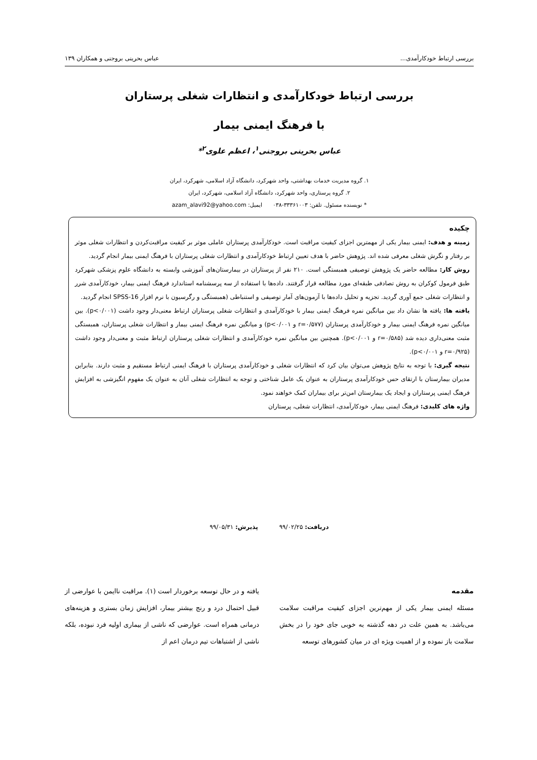بررسی ارتباط خودکارآمدی... عباس بحرینی بروجنی و همکاران ۱۳۹
بررسی ارتباط خودکارآمدی و انتظارات شغلی پرستاران
با فرهنگ ایمنی بیمار
عباس بحرینی بروجنی<sup>۱</sup>، اعظم علوی<sup>۲</sup>*
۱. گروه مدیریت خدمات بهداشتی، واحد شهرکرد، دانشگاه آزاد اسلامی، شهرکرد، ایران
۲. گروه پرستاری، واحد شهرکرد، دانشگاه آزاد اسلامی، شهرکرد، ایران
* نویسنده مسئول. تلفن: ۳۳۳۶۱۰۰۳-۰۳۸ ایمیل: azam_alavi92@yahoo.com
چکیده
زمینه و هدف: ایمنی بیمار یکی از مهمترین اجزای کیفیت مراقبت است. خودکارآمدی پرستاران عاملی موثر بر کیفیت مراقبت‌کردن و انتظارات شغلی موثر بر رفتار و نگرش شغلی معرفی شده اند. پژوهش حاضر با هدف تعیین ارتباط خودکارآمدی و انتظارات شغلی پرستاران با فرهنگ ایمنی بیمار انجام گردید.
روش کار: مطالعه حاضر یک پژوهش توصیفی همبستگی است. ۲۱۰ نفر از پرستاران در بیمارستان‌های آموزشی وابسته به دانشگاه علوم پزشکی شهرکرد طبق فرمول کوکران به روش تصادفی طبقه‌ای مورد مطالعه قرار گرفتند. داده‌ها با استفاده از سه پرسشنامه استاندارد فرهنگ ایمنی بیمار، خودکارآمدی شرر و انتظارات شغلی جمع آوری گردید. تجزیه و تحلیل داده‌ها با آزمون‌های آمار توصیفی و استنباطی (همبستگی و رگرسیون با نرم افزار SPSS-16 انجام گردید.
یافته ها: یافته ها نشان داد بین میانگین نمره فرهنگ ایمنی بیمار با خودکارآمدی و انتظارات شغلی پرستاران ارتباط معنی‌دار وجود داشت (p<۰/۰۰۱). بین میانگین نمره فرهنگ ایمنی بیمار و خودکارآمدی پرستاران (r=۰/۵۷۷ و p<۰/۰۰۱) و میانگین نمره فرهنگ ایمنی بیمار و انتظارات شغلی پرستاران، همبستگی مثبت معنی‌داری دیده شد (r=۰/۵۸۵ و p<۰/۰۰۱). همچنین بین میانگین نمره خودکارآمدی و انتظارات شغلی پرستاران ارتباط مثبت و معنی‌دار وجود داشت (r=۰/۹۲۵ و p<۰/۰۰۱).
نتیجه گیری: با توجه به نتایج پژوهش می‌توان بیان کرد که انتظارات شغلی و خودکارآمدی پرستاران با فرهنگ ایمنی ارتباط مستقیم و مثبت دارند. بنابراین مدیران بیمارستان با ارتقای حس خودکارآمدی پرستاران به عنوان یک عامل شناختی و توجه به انتظارات شغلی آنان به عنوان یک مفهوم انگیزشی به افزایش فرهنگ ایمنی پرستاران و ایجاد یک بیمارستان امن‌تر برای بیماران کمک خواهند نمود.
واژه های کلیدی: فرهنگ ایمنی بیمار، خودکارآمدی، انتظارات شغلی، پرستاران
دریافت: ۹۹/۰۲/۲۵ پذیرش: ۹۹/۰۵/۳۱
مقدمه
مسئله ایمنی بیمار یکی از مهم‌ترین اجزای کیفیت مراقبت سلامت می‌باشد. به همین علت در دهه گذشته به خوبی جای خود را در بخش سلامت باز نموده و از اهمیت ویژه ای در میان کشورهای توسعه
یافته و در حال توسعه برخوردار است (۱). مراقبت ناایمن با عوارضی از قبیل احتمال درد و رنج بیشتر بیمار، افزایش زمان بستری و هزینه‌های درمانی همراه است. عوارضی که ناشی از بیماری اولیه فرد نبوده، بلکه ناشی از اشتباهات تیم درمان اعم از